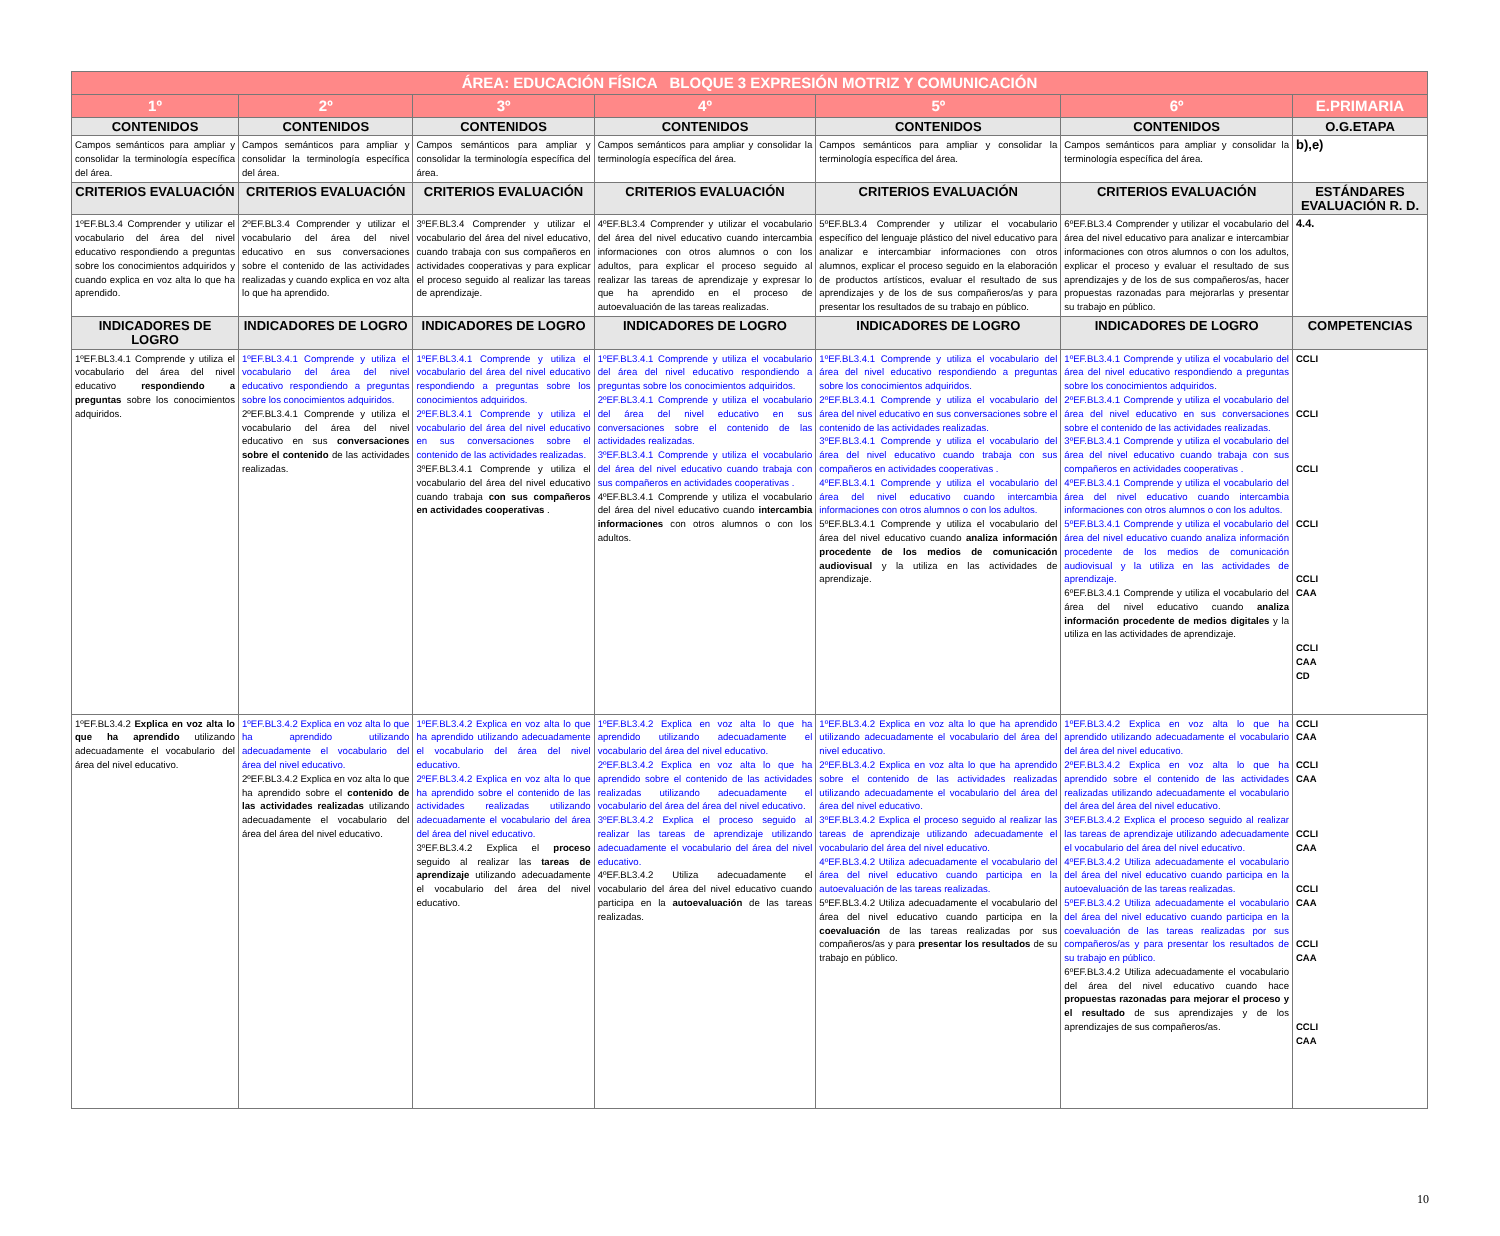| ÁREA: EDUCACIÓN FÍSICA BLOQUE 3 EXPRESIÓN MOTRIZ Y COMUNICACIÓN | | | | | | |
| --- | --- | --- | --- | --- | --- | --- |
| 1º | 2º | 3º | 4º | 5º | 6º | E.PRIMARIA |
| CONTENIDOS | CONTENIDOS | CONTENIDOS | CONTENIDOS | CONTENIDOS | CONTENIDOS | O.G.ETAPA |
| Campos semánticos para ampliar y consolidar la terminología específica del área. | Campos semánticos para ampliar y consolidar la terminología específica del área. | Campos semánticos para ampliar y consolidar la terminología específica del área. | Campos semánticos para ampliar y consolidar la terminología específica del área. | Campos semánticos para ampliar y consolidar la terminología específica del área. | Campos semánticos para ampliar y consolidar la terminología específica del área. | b),e) |
| CRITERIOS EVALUACIÓN | CRITERIOS EVALUACIÓN | CRITERIOS EVALUACIÓN | CRITERIOS EVALUACIÓN | CRITERIOS EVALUACIÓN | CRITERIOS EVALUACIÓN | ESTÁNDARES EVALUACIÓN R. D. |
| 1ºEF.BL3.4 Comprender y utilizar el vocabulario del área del nivel educativo respondiendo a preguntas sobre los conocimientos adquiridos y cuando explica en voz alta lo que ha aprendido. | 2ºEF.BL3.4 Comprender y utilizar el vocabulario del área del nivel educativo en sus conversaciones sobre el contenido de las actividades realizadas y cuando explica en voz alta lo que ha aprendido. | 3ºEF.BL3.4 Comprender y utilizar el vocabulario del área del nivel educativo, cuando trabaja con sus compañeros en actividades cooperativas y para explicar el proceso seguido al realizar las tareas de aprendizaje. | 4ºEF.BL3.4 Comprender y utilizar el vocabulario del área del nivel educativo cuando intercambia informaciones con otros alumnos o con los adultos, para explicar el proceso seguido al realizar las tareas de aprendizaje y expresar lo que ha aprendido en el proceso de autoevaluación de las tareas realizadas. | 5ºEF.BL3.4 Comprender y utilizar el vocabulario específico del lenguaje plástico del nivel educativo para analizar e intercambiar informaciones con otros alumnos, explicar el proceso seguido en la elaboración de productos artísticos, evaluar el resultado de sus aprendizajes y de los de sus compañeros/as y para presentar los resultados de su trabajo en público. | 6ºEF.BL3.4 Comprender y utilizar el vocabulario del área del nivel educativo para analizar e intercambiar informaciones con otros alumnos o con los adultos, explicar el proceso y evaluar el resultado de sus aprendizajes y de los de sus compañeros/as, hacer propuestas razonadas para mejorarlas y presentar su trabajo en público. | 4.4. |
| INDICADORES DE LOGRO | INDICADORES DE LOGRO | INDICADORES DE LOGRO | INDICADORES DE LOGRO | INDICADORES DE LOGRO | INDICADORES DE LOGRO | COMPETENCIAS |
| 1ºEF.BL3.4.1 Comprende y utiliza el vocabulario del área del nivel educativo respondiendo a preguntas sobre los conocimientos adquiridos. | 1ºEF.BL3.4.1 Comprende y utiliza el vocabulario del área del nivel educativo respondiendo a preguntas sobre los conocimientos adquiridos. 2ºEF.BL3.4.1 Comprende y utiliza el vocabulario del área del nivel educativo en sus conversaciones sobre el contenido de las actividades realizadas. | 1ºEF.BL3.4.1 Comprende y utiliza el vocabulario del área del nivel educativo respondiendo a preguntas sobre los conocimientos adquiridos. 2ºEF.BL3.4.1 Comprende y utiliza el vocabulario del área del nivel educativo en sus conversaciones sobre el contenido de las actividades realizadas. 3ºEF.BL3.4.1 Comprende y utiliza el vocabulario del área del nivel educativo cuando trabaja con sus compañeros en actividades cooperativas . | 1ºEF.BL3.4.1 Comprende y utiliza el vocabulario del área del nivel educativo respondiendo a preguntas sobre los conocimientos adquiridos. 2ºEF.BL3.4.1 Comprende y utiliza el vocabulario del área del nivel educativo en sus conversaciones sobre el contenido de las actividades realizadas. 3ºEF.BL3.4.1 Comprende y utiliza el vocabulario del área del nivel educativo cuando trabaja con sus compañeros en actividades cooperativas . 4ºEF.BL3.4.1 Comprende y utiliza el vocabulario del área del nivel educativo cuando intercambia informaciones con otros alumnos o con los adultos. | 1ºEF.BL3.4.1 Comprende y utiliza el vocabulario del área del nivel educativo respondiendo a preguntas sobre los conocimientos adquiridos. 2ºEF.BL3.4.1 Comprende y utiliza el vocabulario del área del nivel educativo en sus conversaciones sobre el contenido de las actividades realizadas. 3ºEF.BL3.4.1 Comprende y utiliza el vocabulario del área del nivel educativo cuando trabaja con sus compañeros en actividades cooperativas . 4ºEF.BL3.4.1 Comprende y utiliza el vocabulario del área del nivel educativo cuando intercambia informaciones con otros alumnos o con los adultos. 5ºEF.BL3.4.1 Comprende y utiliza el vocabulario del área del nivel educativo cuando analiza información procedente de los medios de comunicación audiovisual y la utiliza en las actividades de aprendizaje. | 1ºEF.BL3.4.1 Comprende y utiliza el vocabulario del área del nivel educativo respondiendo a preguntas sobre los conocimientos adquiridos. 2ºEF.BL3.4.1 Comprende y utiliza el vocabulario del área del nivel educativo en sus conversaciones sobre el contenido de las actividades realizadas. 3ºEF.BL3.4.1 Comprende y utiliza el vocabulario del área del nivel educativo cuando trabaja con sus compañeros en actividades cooperativas . 4ºEF.BL3.4.1 Comprende y utiliza el vocabulario del área del nivel educativo cuando intercambia informaciones con otros alumnos o con los adultos. 5ºEF.BL3.4.1 Comprende y utiliza el vocabulario del área del nivel educativo cuando analiza información procedente de los medios de comunicación audiovisual y la utiliza en las actividades de aprendizaje. 6ºEF.BL3.4.1 Comprende y utiliza el vocabulario del área del nivel educativo cuando analiza información procedente de medios digitales y la utiliza en las actividades de aprendizaje. | CCLI CCLI CCLI CCLI CCLI CAA CCLI CAA CD |
| 1ºEF.BL3.4.2 Explica en voz alta lo que ha aprendido utilizando adecuadamente el vocabulario del área del nivel educativo. | 1ºEF.BL3.4.2 Explica en voz alta lo que ha aprendido utilizando adecuadamente el vocabulario del área del nivel educativo. 2ºEF.BL3.4.2 Explica en voz alta lo que ha aprendido sobre el contenido de las actividades realizadas utilizando adecuadamente el vocabulario del área del área del nivel educativo. | 1ºEF.BL3.4.2 Explica en voz alta lo que ha aprendido utilizando adecuadamente el vocabulario del área del nivel educativo. 2ºEF.BL3.4.2 Explica en voz alta lo que ha aprendido sobre el contenido de las actividades realizadas utilizando adecuadamente el vocabulario del área del área del nivel educativo. 3ºEF.BL3.4.2 Explica el proceso seguido al realizar las tareas de aprendizaje utilizando adecuadamente el vocabulario del área del nivel educativo. | 1ºEF.BL3.4.2 Explica en voz alta lo que ha aprendido utilizando adecuadamente el vocabulario del área del nivel educativo. 2ºEF.BL3.4.2 Explica en voz alta lo que ha aprendido sobre el contenido de las actividades realizadas utilizando adecuadamente el vocabulario del área del área del nivel educativo. 3ºEF.BL3.4.2 Explica el proceso seguido al realizar las tareas de aprendizaje utilizando adecuadamente el vocabulario del área del nivel educativo. 4ºEF.BL3.4.2 Utiliza adecuadamente el vocabulario del área del nivel educativo cuando participa en la autoevaluación de las tareas realizadas. | 1ºEF.BL3.4.2 Explica en voz alta lo que ha aprendido utilizando adecuadamente el vocabulario del área del nivel educativo. 2ºEF.BL3.4.2 Explica en voz alta lo que ha aprendido sobre el contenido de las actividades realizadas utilizando adecuadamente el vocabulario del área del área del nivel educativo. 3ºEF.BL3.4.2 Explica el proceso seguido al realizar las tareas de aprendizaje utilizando adecuadamente el vocabulario del área del nivel educativo. 4ºEF.BL3.4.2 Utiliza adecuadamente el vocabulario del área del nivel educativo cuando participa en la autoevaluación de las tareas realizadas. 5ºEF.BL3.4.2 Utiliza adecuadamente el vocabulario del área del nivel educativo cuando participa en la coevaluación de las tareas realizadas por sus compañeros/as y para presentar los resultados de su trabajo en público. | 1ºEF.BL3.4.2 Explica en voz alta lo que ha aprendido utilizando adecuadamente el vocabulario del área del nivel educativo. 2ºEF.BL3.4.2 Explica en voz alta lo que ha aprendido sobre el contenido de las actividades realizadas utilizando adecuadamente el vocabulario del área del área del nivel educativo. 3ºEF.BL3.4.2 Explica el proceso seguido al realizar las tareas de aprendizaje utilizando adecuadamente el vocabulario del área del nivel educativo. 4ºEF.BL3.4.2 Utiliza adecuadamente el vocabulario del área del nivel educativo cuando participa en la autoevaluación de las tareas realizadas. 5ºEF.BL3.4.2 Utiliza adecuadamente el vocabulario del área del nivel educativo cuando participa en la coevaluación de las tareas realizadas por sus compañeros/as y para presentar los resultados de su trabajo en público. 6ºEF.BL3.4.2 Utiliza adecuadamente el vocabulario del área del nivel educativo cuando hace propuestas razonadas para mejorar el proceso y el resultado de sus aprendizajes y de los aprendizajes de sus compañeros/as. | CCLI CAA CCLI CAA CCLI CAA CCLI CAA CCLI CAA CCLI CAA |
10